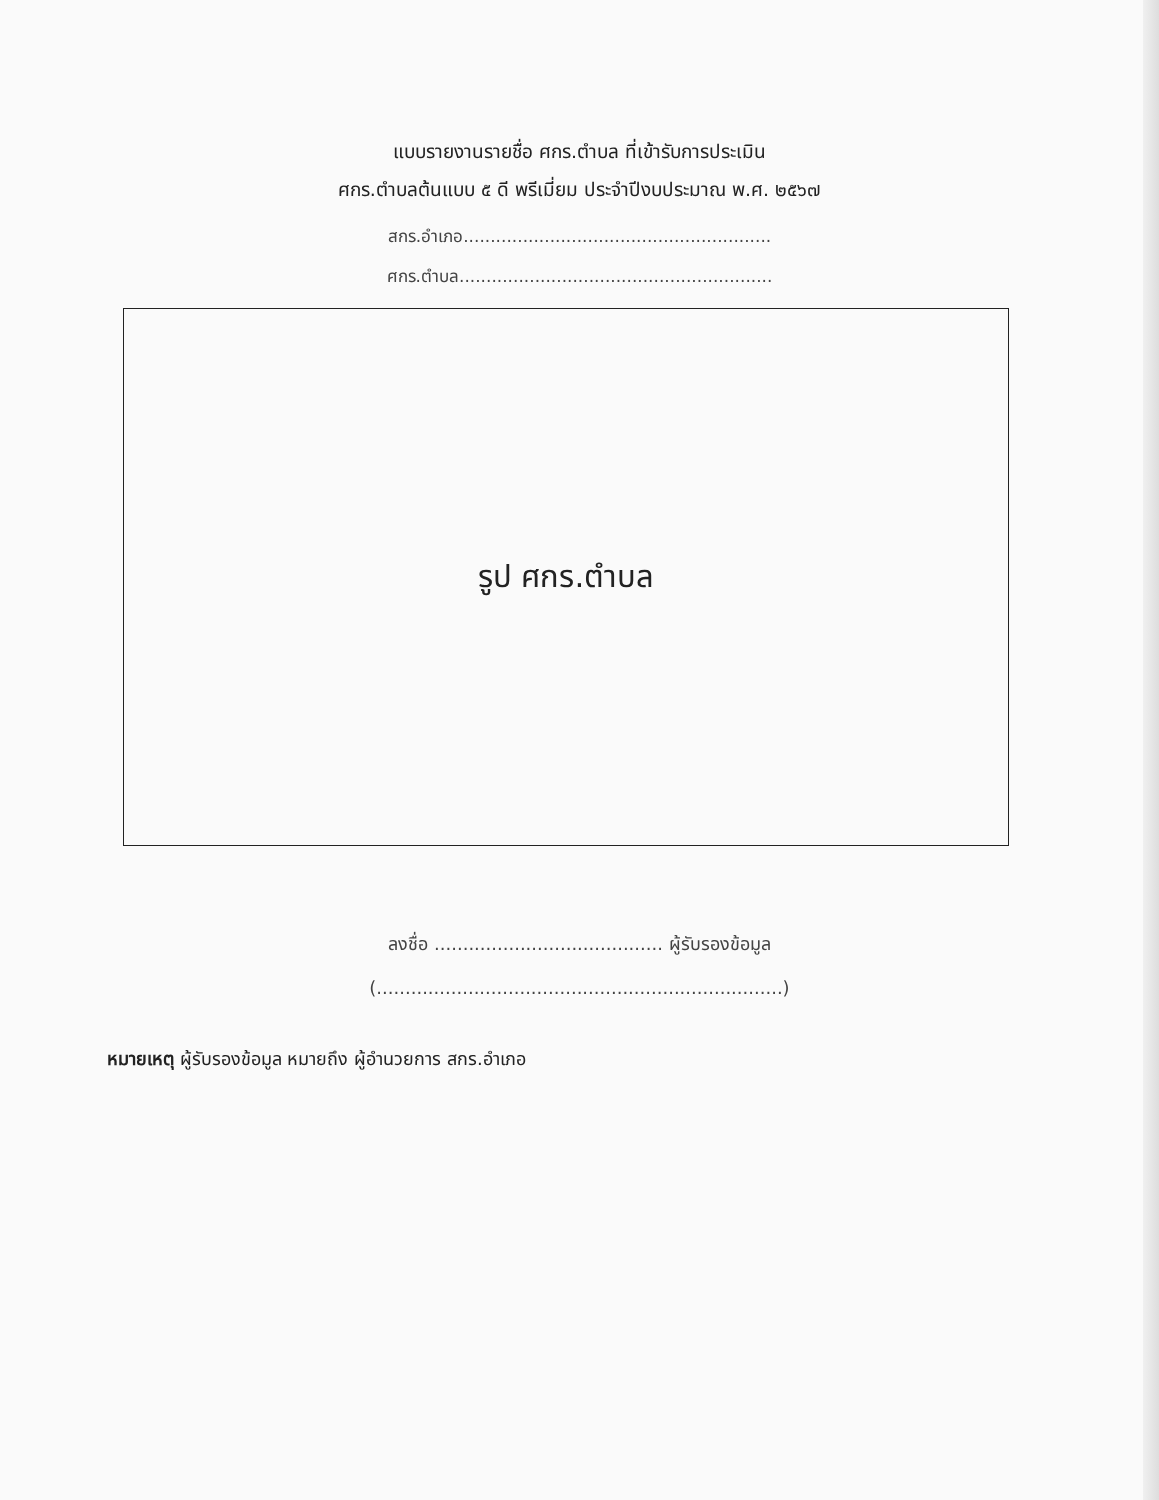แบบรายงานรายชื่อ ศกร.ตำบล ที่เข้ารับการประเมิน
ศกร.ตำบลต้นแบบ ๕ ดี พรีเมี่ยม ประจำปีงบประมาณ พ.ศ. ๒๕๖๗
สกร.อำเภอ.........................................................
ศกร.ตำบล..........................................................
รูป ศกร.ตำบล
ลงชื่อ ........................................ ผู้รับรองข้อมูล
(.......................................................................)
หมายเหตุ ผู้รับรองข้อมูล หมายถึง ผู้อำนวยการ สกร.อำเภอ